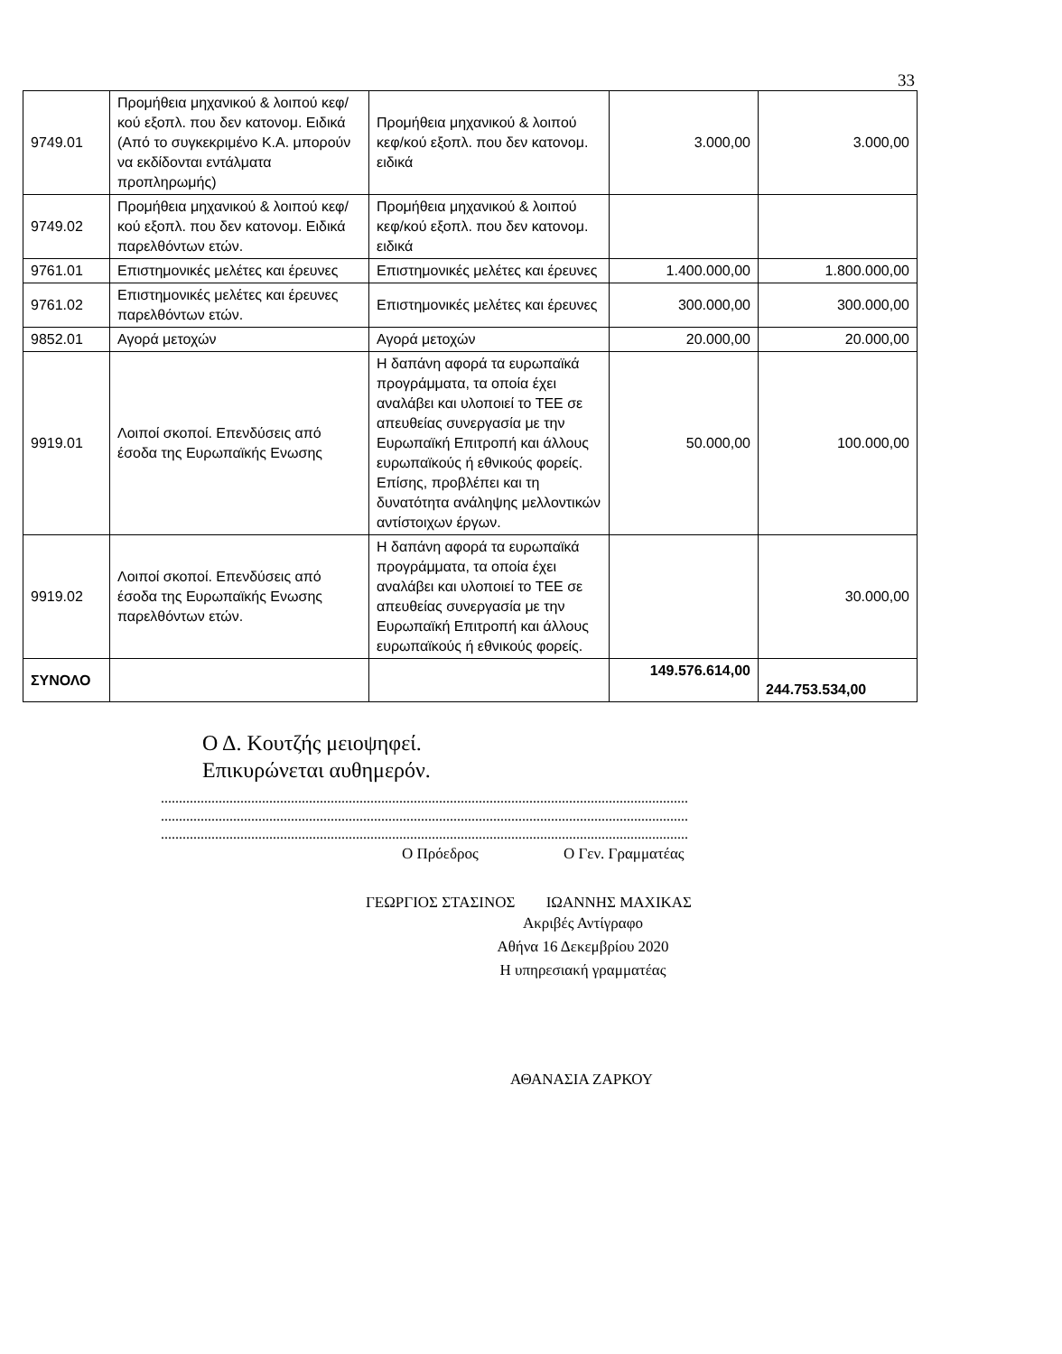33
| 9749.01 | Προμήθεια μηχανικού & λοιπού κεφ/κού εξοπλ. που δεν κατονομ. Ειδικά (Από το συγκεκριμένο Κ.Α. μπορούν να εκδίδονται εντάλματα προπληρωμής) | Προμήθεια μηχανικού & λοιπού κεφ/κού εξοπλ. που δεν κατονομ. ειδικά | 3.000,00 | 3.000,00 |
| 9749.02 | Προμήθεια μηχανικού & λοιπού κεφ/κού εξοπλ. που δεν κατονομ. Ειδικά παρελθόντων ετών. | Προμήθεια μηχανικού & λοιπού κεφ/κού εξοπλ. που δεν κατονομ. ειδικά | | |
| 9761.01 | Επιστημονικές μελέτες και έρευνες | Επιστημονικές μελέτες και έρευνες | 1.400.000,00 | 1.800.000,00 |
| 9761.02 | Επιστημονικές μελέτες και έρευνες παρελθόντων ετών. | Επιστημονικές μελέτες και έρευνες | 300.000,00 | 300.000,00 |
| 9852.01 | Αγορά μετοχών | Αγορά μετοχών | 20.000,00 | 20.000,00 |
| 9919.01 | Λοιποί σκοποί. Επενδύσεις από έσοδα της Ευρωπαϊκής Ενωσης | Η δαπάνη αφορά τα ευρωπαϊκά προγράμματα, τα οποία έχει αναλάβει και υλοποιεί το ΤΕΕ σε απευθείας συνεργασία με την Ευρωπαϊκή Επιτροπή και άλλους ευρωπαϊκούς ή εθνικούς φορείς. Επίσης, προβλέπει και τη δυνατότητα ανάληψης μελλοντικών αντίστοιχων έργων. | 50.000,00 | 100.000,00 |
| 9919.02 | Λοιποί σκοποί. Επενδύσεις από έσοδα της Ευρωπαϊκής Ενωσης παρελθόντων ετών. | Η δαπάνη αφορά τα ευρωπαϊκά προγράμματα, τα οποία έχει αναλάβει και υλοποιεί το ΤΕΕ σε απευθείας συνεργασία με την Ευρωπαϊκή Επιτροπή και άλλους ευρωπαϊκούς ή εθνικούς φορείς. | | 30.000,00 |
| ΣΥΝΟΛΟ | | | 149.576.614,00 | 244.753.534,00 |
Ο Δ. Κουτζής μειοψηφεί.
Επικυρώνεται αυθημερόν.
..................................................................................................................................................
..................................................................................................................................................
..................................................................................................................................................
Ο Πρόεδρος Ο Γεν. Γραμματέας
ΓΕΩΡΓΙΟΣ ΣΤΑΣΙΝΟΣ ΙΩΑΝΝΗΣ ΜΑΧΙΚΑΣ
Ακριβές Αντίγραφο
Αθήνα 16 Δεκεμβρίου 2020
Η υπηρεσιακή γραμματέας
ΑΘΑΝΑΣΙΑ ΖΑΡΚΟΥ